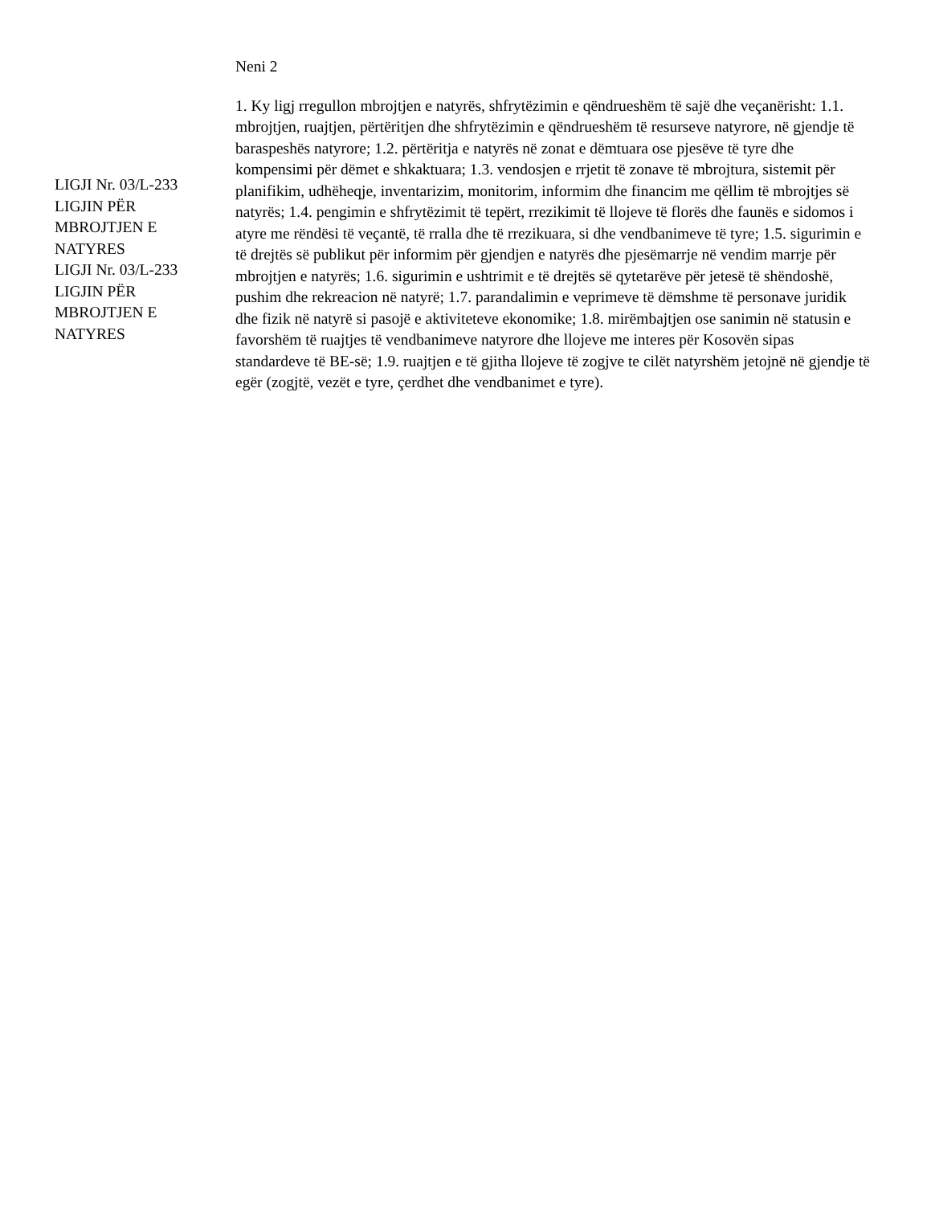LIGJI Nr. 03/L-233
LIGJIN PËR
MBROJTJEN E
NATYRES
LIGJI Nr. 03/L-233
LIGJIN PËR
MBROJTJEN E
NATYRES
Neni 2
1. Ky ligj rregullon mbrojtjen e natyrës, shfrytëzimin e qëndrueshëm të sajë dhe veçanërisht: 1.1. mbrojtjen, ruajtjen, përtëritjen dhe shfrytëzimin e qëndrueshëm të resurseve natyrore, në gjendje të baraspeshës natyrore; 1.2. përtëritja e natyrës në zonat e dëmtuara ose pjesëve të tyre dhe kompensimi për dëmet e shkaktuara; 1.3. vendosjen e rrjetit të zonave të mbrojtura, sistemit për planifikim, udhëheqje, inventarizim, monitorim, informim dhe financim me qëllim të mbrojtjes së natyrës; 1.4. pengimin e shfrytëzimit të tepërt, rrezikimit të llojeve të florës dhe faunës e sidomos i atyre me rëndësi të veçantë, të rralla dhe të rrezikuara, si dhe vendbanimeve të tyre; 1.5. sigurimin e të drejtës së publikut për informim për gjendjen e natyrës dhe pjesëmarrje në vendim marrje për mbrojtjen e natyrës; 1.6. sigurimin e ushtrimit e të drejtës së qytetarëve për jetesë të shëndoshë, pushim dhe rekreacion në natyrë; 1.7. parandalimin e veprimeve të dëmshme të personave juridik dhe fizik në natyrë si pasojë e aktiviteteve ekonomike; 1.8. mirëmbajtjen ose sanimin në statusin e favorshëm të ruajtjes të vendbanimeve natyrore dhe llojeve me interes për Kosovën sipas standardeve të BE-së; 1.9. ruajtjen e të gjitha llojeve të zogjve te cilët natyrshëm jetojnë në gjendje të egër (zogjtë, vezët e tyre, çerdhet dhe vendbanimet e tyre).